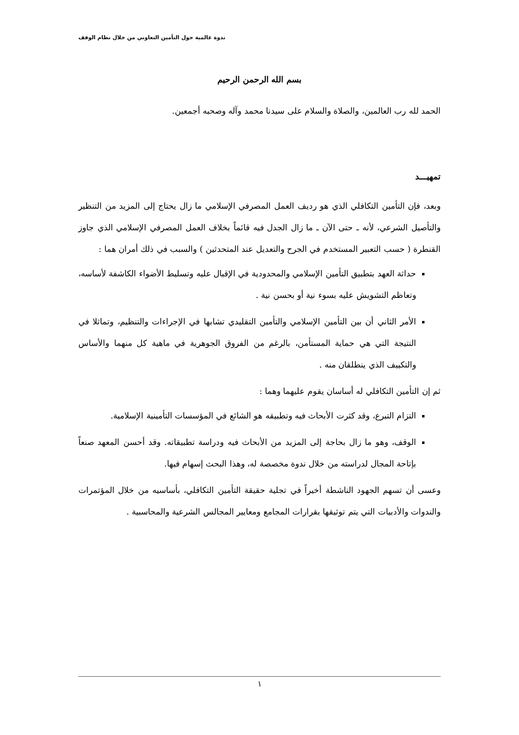ندوة عالمية حول التأمين التعاوني من خلال نظام الوقف
بسم الله الرحمن الرحيم
الحمد لله رب العالمين، والصلاة والسلام على سيدنا محمد وآله وصحبه أجمعين.
تمهيـــد
وبعد، فإن التأمين التكافلي الذي هو رديف العمل المصرفي الإسلامي ما زال يحتاج إلى المزيد من التنظير والتأصيل الشرعي، لأنه ـ حتى الآن ـ ما زال الجدل فيه قائماً بخلاف العمل المصرفي الإسلامي الذي جاوز القنطرة ( حسب التعبير المستخدم في الجرح والتعديل عند المتحدثين ) والسبب في ذلك أمران هما :
حداثة العهد بتطبيق التأمين الإسلامي والمحدودية في الإقبال عليه وتسليط الأضواء الكاشفة لأساسه، وتعاظم التشويش عليه بسوء نية أو بحسن نية .
الأمر الثاني أن بين التأمين الإسلامي والتأمين التقليدي تشابها في الإجراءات والتنظيم، وتماثلا في النتيجة التي هي حماية المستأمن، بالرغم من الفروق الجوهرية في ماهية كل منهما والأساس والتكييف الذي ينطلقان منه .
ثم إن التأمين التكافلي له أساسان يقوم عليهما وهما :
التزام التبرع، وقد كثرت الأبحاث فيه وتطبيقه هو الشائع في المؤسسات التأمينية الإسلامية.
الوقف، وهو ما زال بحاجة إلى المزيد من الأبحاث فيه ودراسة تطبيقاته. وقد أحسن المعهد صنعاً بإتاحة المجال لدراسته من خلال ندوة مخصصة له، وهذا البحث إسهام فيها.
وعسى أن تسهم الجهود الناشطة أخيراً في تجلية حقيقة التأمين التكافلي، بأساسيه من خلال المؤتمرات والندوات والأدبيات التي يتم توثيقها بقرارات المجامع ومعايير المجالس الشرعية والمحاسبية .
١